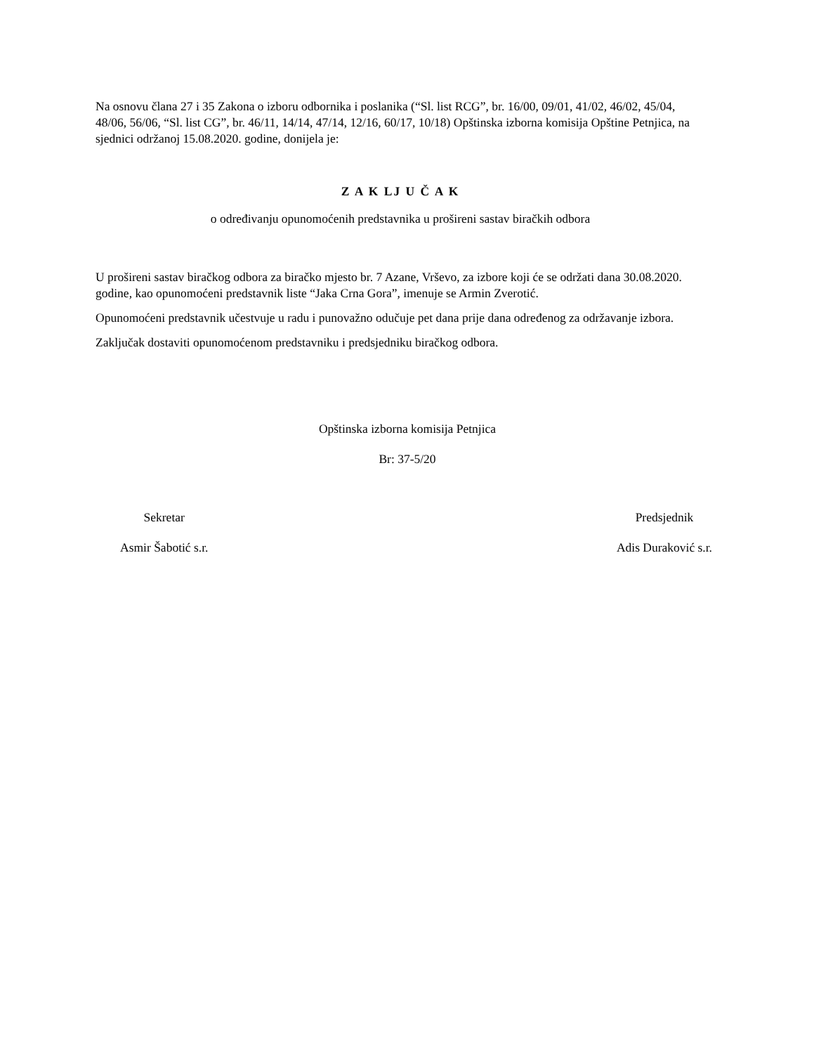Na osnovu člana 27 i 35 Zakona o izboru odbornika i poslanika (“Sl. list RCG”, br. 16/00, 09/01, 41/02, 46/02, 45/04, 48/06, 56/06, “Sl. list CG”, br. 46/11, 14/14, 47/14, 12/16, 60/17, 10/18) Opštinska izborna komisija Opštine Petnjica, na sjednici održanoj 15.08.2020. godine, donijela je:
Z A K LJ U Č A K
o određivanju opunomoćenih predstavnika u prošireni sastav biračkih odbora
U prošireni sastav biračkog odbora za biračko mjesto br. 7 Azane, Vrševo, za izbore koji će se održati dana 30.08.2020. godine, kao opunomoćeni predstavnik liste “Jaka Crna Gora”, imenuje se Armin Zverotić.
Opunomoćeni predstavnik učestvuje u radu i punovažno odučuje pet dana prije dana određenog za održavanje izbora.
Zaključak dostaviti opunomoćenom predstavniku i predsjedniku biračkog odbora.
Opštinska izborna komisija Petnjica
Br: 37-5/20
Sekretar
Asmir Šabotić s.r.
Predsjednik
Adis Duraković s.r.